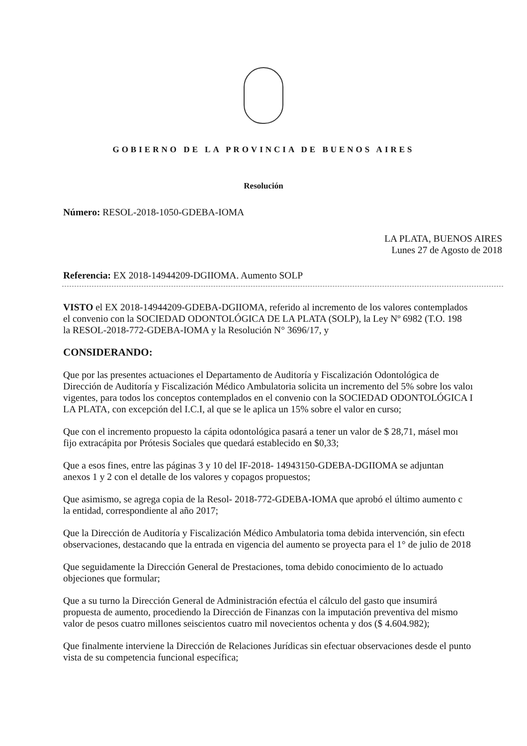GOBIERNO DE LA PROVINCIA DE BUENOS AIRES
Resolución
Número: RESOL-2018-1050-GDEBA-IOMA
LA PLATA, BUENOS AIRES
Lunes 27 de Agosto de 2018
Referencia: EX 2018-14944209-DGIIOMA. Aumento SOLP
VISTO el EX 2018-14944209-GDEBA-DGIIOMA, referido al incremento de los valores contemplados
el convenio con la SOCIEDAD ODONTOLÓGICA DE LA PLATA (SOLP), la Ley Nº 6982 (T.O. 198
la RESOL-2018-772-GDEBA-IOMA y la Resolución N° 3696/17, y
CONSIDERANDO:
Que por las presentes actuaciones el Departamento de Auditoría y Fiscalización Odontológica de
Dirección de Auditoría y Fiscalización Médico Ambulatoria solicita un incremento del 5% sobre los valoı
vigentes, para todos los conceptos contemplados en el convenio con la SOCIEDAD ODONTOLÓGICA I
LA PLATA, con excepción del I.C.I, al que se le aplica un 15% sobre el valor en curso;
Que con el incremento propuesto la cápita odontológica pasará a tener un valor de $ 28,71, másel moı
fijo extracápita por Prótesis Sociales que quedará establecido en $0,33;
Que a esos fines, entre las páginas 3 y 10 del IF-2018- 14943150-GDEBA-DGIIOMA se adjuntan
anexos 1 y 2 con el detalle de los valores y copagos propuestos;
Que asimismo, se agrega copia de la Resol- 2018-772-GDEBA-IOMA que aprobó el último aumento c
la entidad, correspondiente al año 2017;
Que la Dirección de Auditoría y Fiscalización Médico Ambulatoria toma debida intervención, sin efectı
observaciones, destacando que la entrada en vigencia del aumento se proyecta para el 1° de julio de 2018
Que seguidamente la Dirección General de Prestaciones, toma debido conocimiento de lo actuado
objeciones que formular;
Que a su turno la Dirección General de Administración efectúa el cálculo del gasto que insumirá
propuesta de aumento, procediendo la Dirección de Finanzas con la imputación preventiva del mismo
valor de pesos cuatro millones seiscientos cuatro mil novecientos ochenta y dos ($ 4.604.982);
Que finalmente interviene la Dirección de Relaciones Jurídicas sin efectuar observaciones desde el punto
vista de su competencia funcional específica;